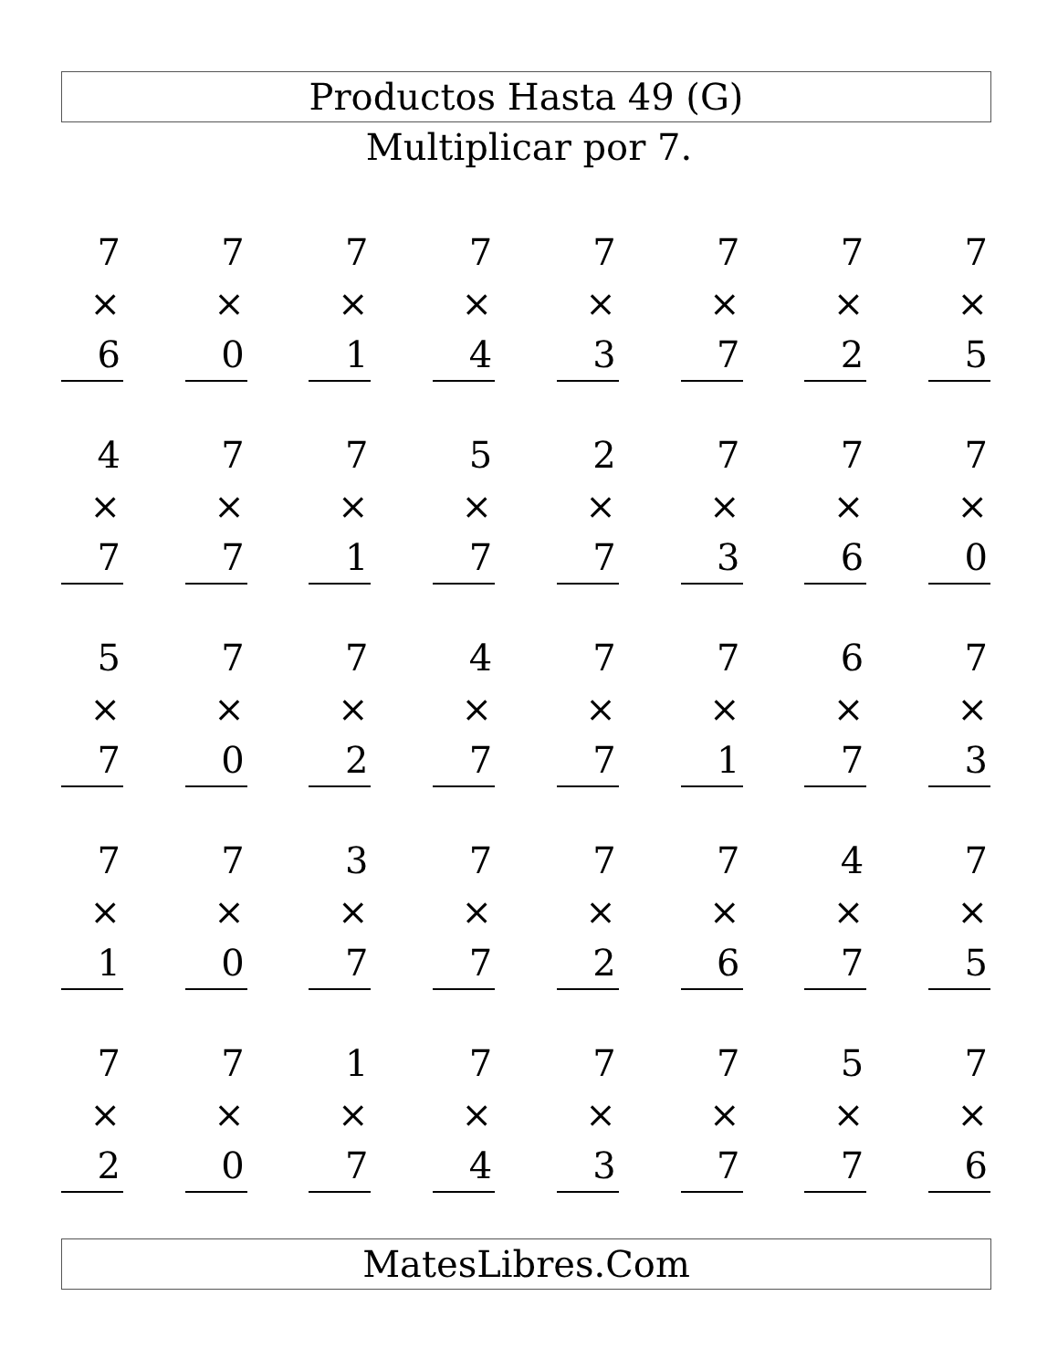Productos Hasta 49 (G)
Multiplicar por 7.
7
× 6
7
× 0
7
× 1
7
× 4
7
× 3
7
× 7
7
× 2
7
× 5
4
× 7
7
× 7
7
× 1
5
× 7
2
× 7
7
× 3
7
× 6
7
× 0
5
× 7
7
× 0
7
× 2
4
× 7
7
× 7
7
× 1
6
× 7
7
× 3
7
× 1
7
× 0
3
× 7
7
× 7
7
× 2
7
× 6
4
× 7
7
× 5
7
× 2
7
× 0
1
× 7
7
× 4
7
× 3
7
× 7
5
× 7
7
× 6
MatesLibres.Com